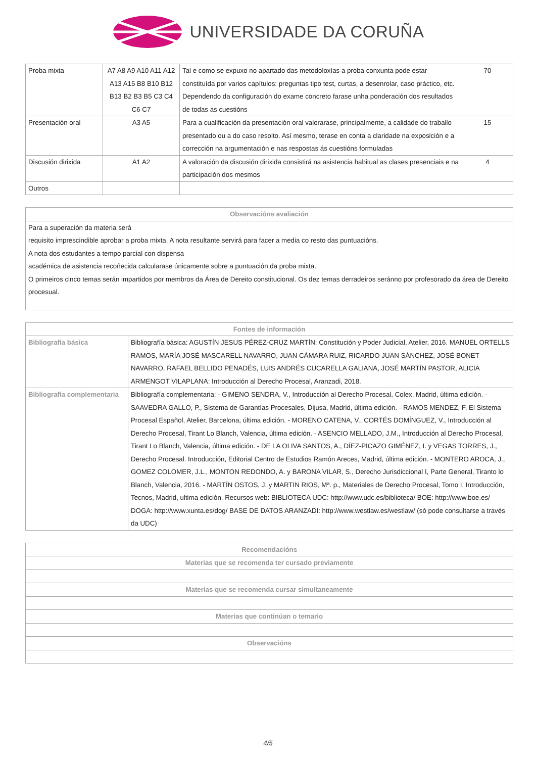UNIVERSIDADE DA CORUÑA
| Proba mixta | A7 A8 A9 A10 A11 A12 A13 A15 B8 B10 B12 B13 B2 B3 B5 C3 C4 C6 C7 | Tal e como se expuxo no apartado das metodoloxías a proba conxunta pode estar constituída por varios capítulos: preguntas tipo test, curtas, a desenrolar, caso práctico, etc. Dependendo da configuración do exame concreto farase unha ponderación dos resultados de todas as cuestións | 70 |
| Presentación oral | A3 A5 | Para a cualificación da presentación oral valorarase, principalmente, a calidade do traballo presentado ou a do caso resolto. Así mesmo, terase en conta a claridade na exposición e a corrección na argumentación e nas respostas ás cuestións formuladas | 15 |
| Discusión dirixida | A1 A2 | A valoración da discusión dirixida consistirá na asistencia habitual as clases presenciais e na participación dos mesmos | 4 |
| Outros | | | |
| Observacións avaliación |
| --- |
| Para a superación da materia será requisito imprescindible aprobar a proba mixta. A nota resultante servirá para facer a media co resto das puntuacións. A nota dos estudantes a tempo parcial con dispensa académica de asistencia recoñecida calcularase únicamente sobre a puntuación da proba mixta. O primeiros cinco temas serán impartidos por membros da Área de Dereito constitucional. Os dez temas derradeiros seránno por profesorado da área de Dereito procesual. |
| Fontes de información | |
| --- | --- |
| Bibliografía básica | Bibliografía básica: AGUSTÍN JESUS PÉREZ-CRUZ MARTÍN: Constitución y Poder Judicial, Atelier, 2016. MANUEL ORTELLS RAMOS, MARÍA JOSÉ MASCARELL NAVARRO, JUAN CÁMARA RUIZ, RICARDO JUAN SÁNCHEZ, JOSÉ BONET NAVARRO, RAFAEL BELLIDO PENADÉS, LUIS ANDRÉS CUCARELLA GALIANA, JOSÉ MARTÍN PASTOR, ALICIA ARMENGOT VILAPLANA: Introducción al Derecho Procesal, Aranzadi, 2018. |
| Bibliografía complementaria | Bibliografía complementaria: - GIMENO SENDRA, V., Introducción al Derecho Procesal, Colex, Madrid, última edición. - SAAVEDRA GALLO, P., Sistema de Garantías Procesales, Dijusa, Madrid, última edición. - RAMOS MENDEZ, F, El Sistema Procesal Español, Atelier, Barcelona, última edición. - MORENO CATENA, V., CORTÉS DOMÍNGUEZ, V., Introducción al Derecho Procesal, Tirant Lo Blanch, Valencia, última edición. - ASENCIO MELLADO, J.M., Introducción al Derecho Procesal, Tirant Lo Blanch, Valencia, última edición. - DE LA OLIVA SANTOS, A., DÍEZ-PICAZO GIMÉNEZ, I. y VEGAS TORRES, J., Derecho Procesal. Introducción, Editorial Centro de Estudios Ramón Areces, Madrid, última edición. - MONTERO AROCA, J., GOMEZ COLOMER, J.L., MONTON REDONDO, A. y BARONA VILAR, S., Derecho Jurisdiccional I, Parte General, Tiranto lo Blanch, Valencia, 2016. - MARTÍN OSTOS, J. y MARTIN RIOS, Mª. p., Materiales de Derecho Procesal, Tomo I, Introducción, Tecnos, Madrid, ultima edición. Recursos web: BIBLIOTECA UDC: http://www.udc.es/biblioteca/ BOE: http://www.boe.es/ DOGA: http://www.xunta.es/dog/ BASE DE DATOS ARANZADI: http://www.westlaw.es/westlaw/ (só pode consultarse a través da UDC) |
| Recomendacións |
| --- |
| Materias que se recomenda ter cursado previamente |
| Materias que se recomenda cursar simultaneamente |
| Materias que continúan o temario |
| Observacións |
4/5